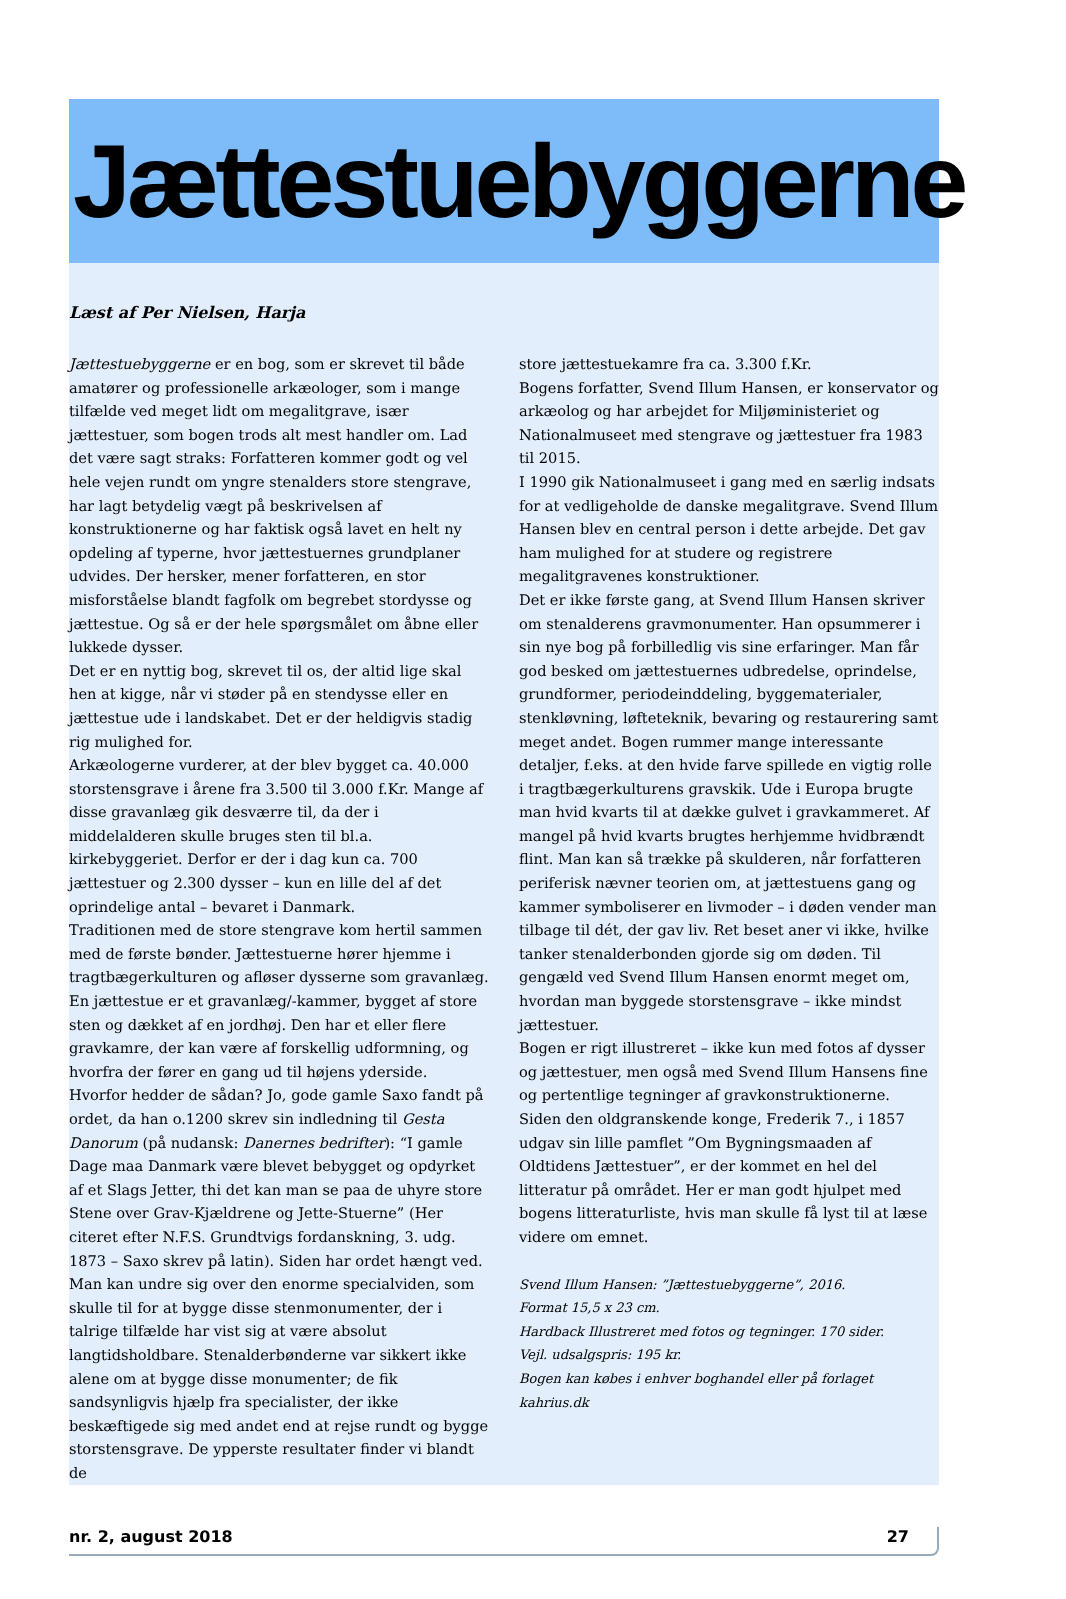Jættestuebyggerne
Læst af Per Nielsen, Harja
Jættestuebyggerne er en bog, som er skrevet til både amatører og professionelle arkæologer, som i mange tilfælde ved meget lidt om megalitgrave, især jættestuer, som bogen trods alt mest handler om. Lad det være sagt straks: Forfatteren kommer godt og vel hele vejen rundt om yngre stenalders store stengrave, har lagt betydelig vægt på beskrivelsen af konstruktionerne og har faktisk også lavet en helt ny opdeling af typerne, hvor jættestuernes grundplaner udvides. Der hersker, mener forfatteren, en stor misforståelse blandt fagfolk om begrebet stordysse og jættestue. Og så er der hele spørgsmålet om åbne eller lukkede dysser.
Det er en nyttig bog, skrevet til os, der altid lige skal hen at kigge, når vi støder på en stendysse eller en jættestue ude i landskabet. Det er der heldigvis stadig rig mulighed for.
Arkæologerne vurderer, at der blev bygget ca. 40.000 storstensgrave i årene fra 3.500 til 3.000 f.Kr. Mange af disse gravanlæg gik desværre til, da der i middelalderen skulle bruges sten til bl.a. kirkebyggeriet. Derfor er der i dag kun ca. 700 jættestuer og 2.300 dysser – kun en lille del af det oprindelige antal – bevaret i Danmark.
Traditionen med de store stengrave kom hertil sammen med de første bønder. Jættestuerne hører hjemme i tragtbægerkulturen og afløser dysserne som gravanlæg. En jættestue er et gravanlæg/-kammer, bygget af store sten og dækket af en jordhøj. Den har et eller flere gravkamre, der kan være af forskellig udformning, og hvorfra der fører en gang ud til højens yderside. Hvorfor hedder de sådan? Jo, gode gamle Saxo fandt på ordet, da han o.1200 skrev sin indledning til Gesta Danorum (på nudansk: Danernes bedrifter): “I gamle Dage maa Danmark være blevet bebygget og opdyrket af et Slags Jetter, thi det kan man se paa de uhyre store Stene over Grav-Kjældrene og Jette-Stuerne” (Her citeret efter N.F.S. Grundtvigs fordanskning, 3. udg. 1873 – Saxo skrev på latin). Siden har ordet hængt ved.
Man kan undre sig over den enorme specialviden, som skulle til for at bygge disse stenmonumenter, der i talrige tilfælde har vist sig at være absolut langtidsholdbare. Stenalderbønderne var sikkert ikke alene om at bygge disse monumenter; de fik sandsynligvis hjælp fra specialister, der ikke beskæftigede sig med andet end at rejse rundt og bygge storstensgrave. De ypperste resultater finder vi blandt de
store jættestuekamre fra ca. 3.300 f.Kr.
Bogens forfatter, Svend Illum Hansen, er konservator og arkæolog og har arbejdet for Miljøministeriet og Nationalmuseet med stengrave og jættestuer fra 1983 til 2015.
I 1990 gik Nationalmuseet i gang med en særlig indsats for at vedligeholde de danske megalitgrave. Svend Illum Hansen blev en central person i dette arbejde. Det gav ham mulighed for at studere og registrere megalitgravenes konstruktioner.
Det er ikke første gang, at Svend Illum Hansen skriver om stenalderens gravmonumenter. Han opsummerer i sin nye bog på forbilledlig vis sine erfaringer. Man får god besked om jættestuernes udbredelse, oprindelse, grundformer, periodeinddeling, byggematerialer, stenkløvning, løfteteknik, bevaring og restaurering samt meget andet. Bogen rummer mange interessante detaljer, f.eks. at den hvide farve spillede en vigtig rolle i tragtbægerkulturens gravskik. Ude i Europa brugte man hvid kvarts til at dække gulvet i gravkammeret. Af mangel på hvid kvarts brugtes herhjemme hvidbrændt flint. Man kan så trække på skulderen, når forfatteren periferisk nævner teorien om, at jættestuens gang og kammer symboliserer en livmoder – i døden vender man tilbage til dét, der gav liv. Ret beset aner vi ikke, hvilke tanker stenalderbonden gjorde sig om døden. Til gengæld ved Svend Illum Hansen enormt meget om, hvordan man byggede storstensgrave – ikke mindst jættestuer.
Bogen er rigt illustreret – ikke kun med fotos af dysser og jættestuer, men også med Svend Illum Hansens fine og pertentlige tegninger af gravkonstruktionerne.
Siden den oldgranskende konge, Frederik 7., i 1857 udgav sin lille pamflet ”Om Bygningsmaaden af Oldtidens Jættestuer”, er der kommet en hel del litteratur på området. Her er man godt hjulpet med bogens litteraturliste, hvis man skulle få lyst til at læse videre om emnet.
Svend Illum Hansen: ”Jættestuebyggerne”, 2016.
Format 15,5 x 23 cm.
Hardback Illustreret med fotos og tegninger. 170 sider.
Vejl. udsalgspris: 195 kr.
Bogen kan købes i enhver boghandel eller på forlaget kahrius.dk
nr. 2, august 2018 27